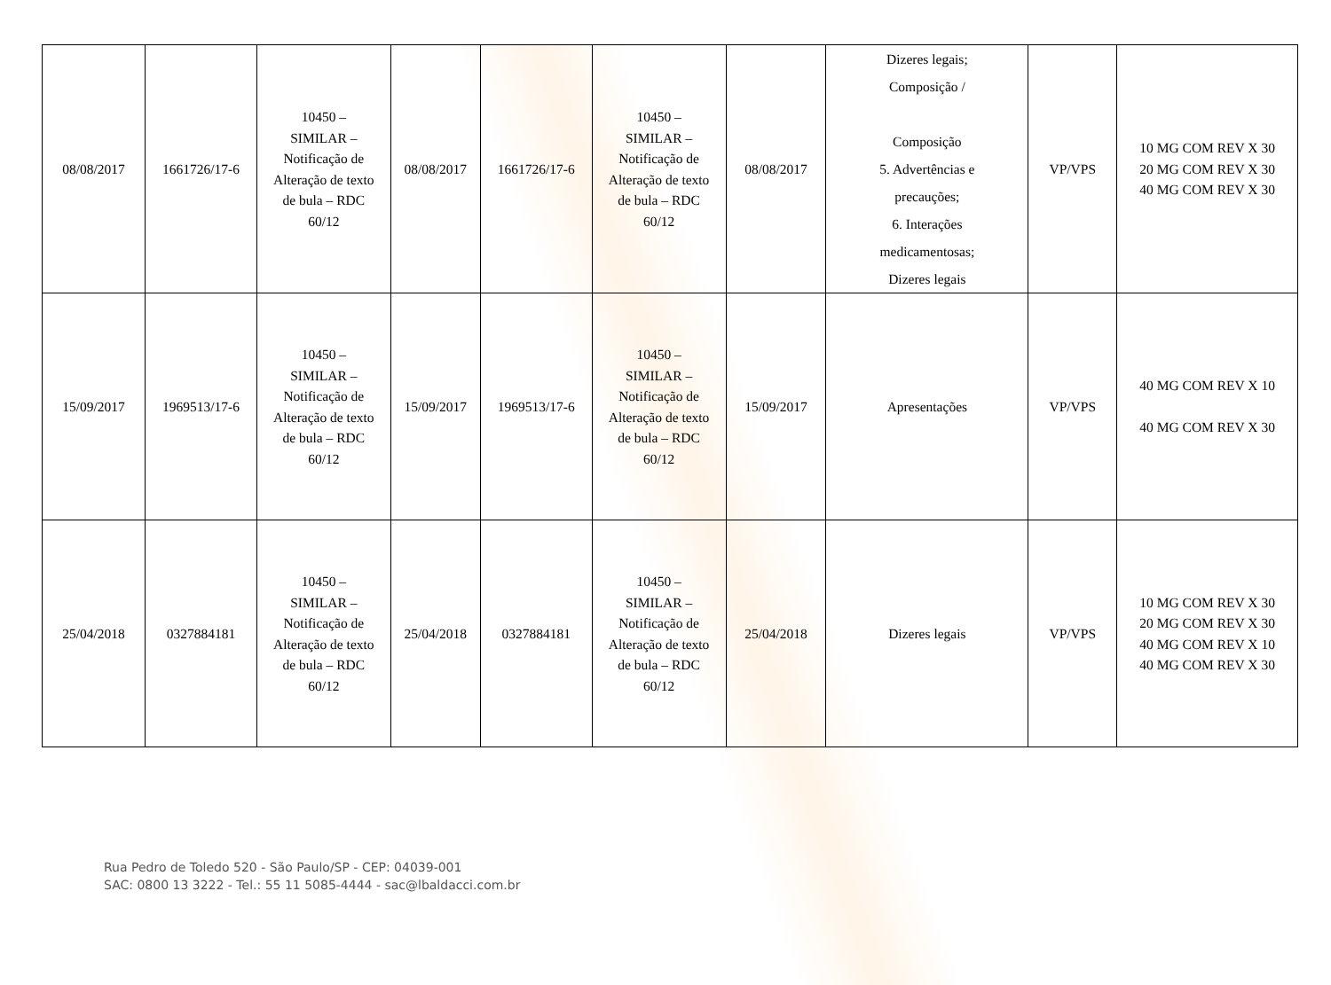| 08/08/2017 | 1661726/17-6 | 10450 – SIMILAR – Notificação de Alteração de texto de bula – RDC 60/12 | 08/08/2017 | 1661726/17-6 | 10450 – SIMILAR – Notificação de Alteração de texto de bula – RDC 60/12 | 08/08/2017 | Dizeres legais; Composição / Composição 5. Advertências e precauções; 6. Interações medicamentosas; Dizeres legais | VP/VPS | 10 MG COM REV X 30 20 MG COM REV X 30 40 MG COM REV X 30 |
| 15/09/2017 | 1969513/17-6 | 10450 – SIMILAR – Notificação de Alteração de texto de bula – RDC 60/12 | 15/09/2017 | 1969513/17-6 | 10450 – SIMILAR – Notificação de Alteração de texto de bula – RDC 60/12 | 15/09/2017 | Apresentações | VP/VPS | 40 MG COM REV X 10 40 MG COM REV X 30 |
| 25/04/2018 | 0327884181 | 10450 – SIMILAR – Notificação de Alteração de texto de bula – RDC 60/12 | 25/04/2018 | 0327884181 | 10450 – SIMILAR – Notificação de Alteração de texto de bula – RDC 60/12 | 25/04/2018 | Dizeres legais | VP/VPS | 10 MG COM REV X 30 20 MG COM REV X 30 40 MG COM REV X 10 40 MG COM REV X 30 |
Rua Pedro de Toledo 520 - São Paulo/SP - CEP: 04039-001
SAC: 0800 13 3222 - Tel.: 55 11 5085-4444 - sac@lbaldacci.com.br